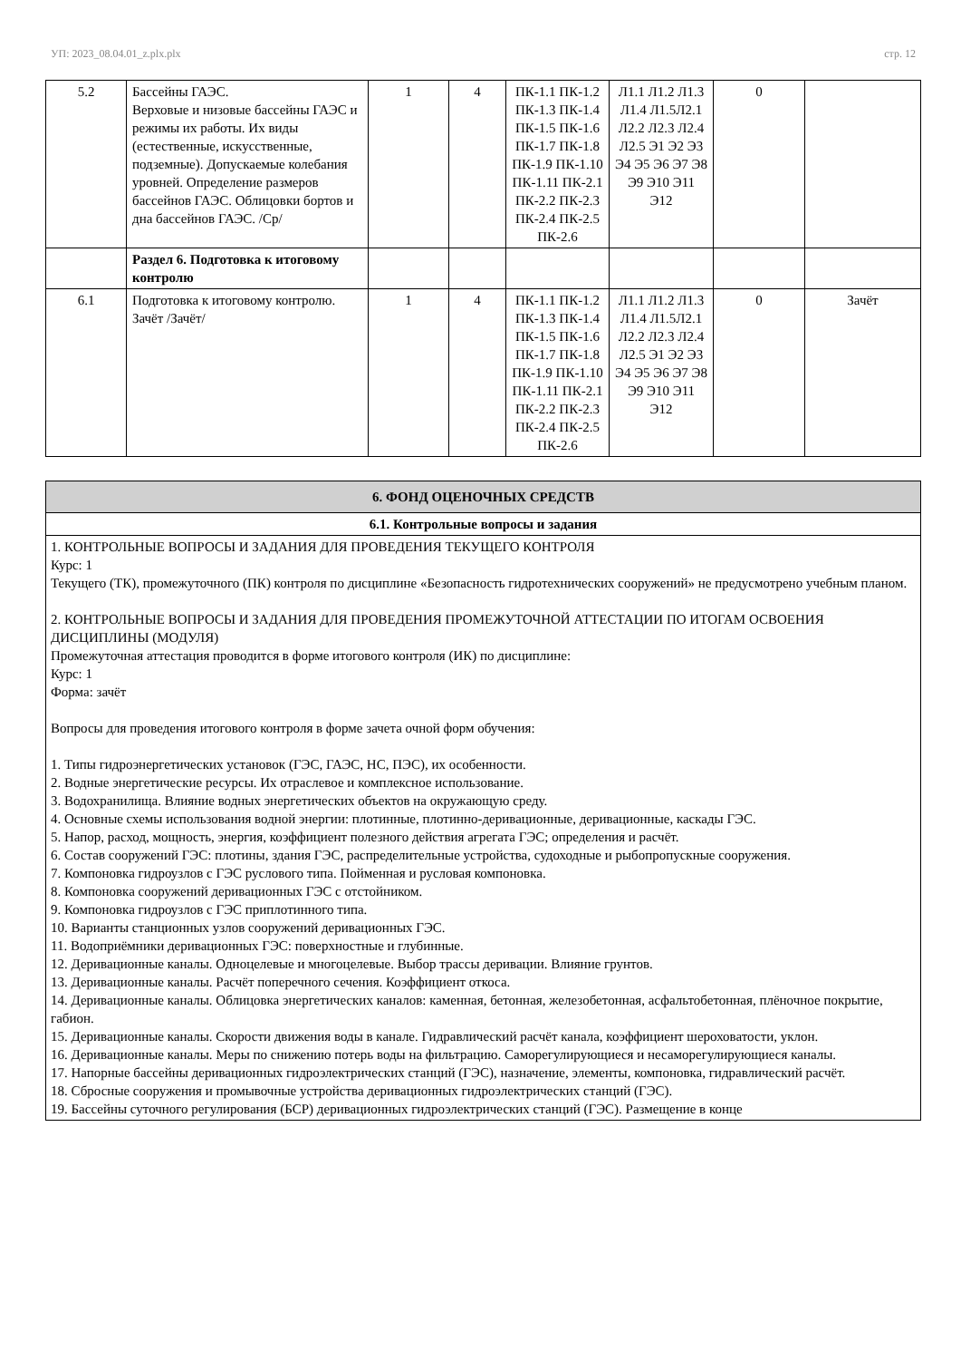УП: 2023_08.04.01_z.plx.plx стр. 12
| 5.2 | Бассейны ГАЭС. Верховые и низовые бассейны ГАЭС и режимы их работы. Их виды (естественные, искусственные, подземные). Допускаемые колебания уровней. Определение размеров бассейнов ГАЭС. Облицовки бортов и дна бассейнов ГАЭС. /Ср/ | 1 | 4 | ПК-1.1 ПК-1.2 ПК-1.3 ПК-1.4 ПК-1.5 ПК-1.6 ПК-1.7 ПК-1.8 ПК-1.9 ПК-1.10 ПК-1.11 ПК-2.1 ПК-2.2 ПК-2.3 ПК-2.4 ПК-2.5 ПК-2.6 | Л1.1 Л1.2 Л1.3 Л1.4 Л1.5Л2.1 Л2.2 Л2.3 Л2.4 Л2.5 Э1 Э2 Э3 Э4 Э5 Э6 Э7 Э8 Э9 Э10 Э11 Э12 | 0 | |
| | Раздел 6. Подготовка к итоговому контролю | | | | | | |
| 6.1 | Подготовка к итоговому контролю. Зачёт /Зачёт/ | 1 | 4 | ПК-1.1 ПК-1.2 ПК-1.3 ПК-1.4 ПК-1.5 ПК-1.6 ПК-1.7 ПК-1.8 ПК-1.9 ПК-1.10 ПК-1.11 ПК-2.1 ПК-2.2 ПК-2.3 ПК-2.4 ПК-2.5 ПК-2.6 | Л1.1 Л1.2 Л1.3 Л1.4 Л1.5Л2.1 Л2.2 Л2.3 Л2.4 Л2.5 Э1 Э2 Э3 Э4 Э5 Э6 Э7 Э8 Э9 Э10 Э11 Э12 | 0 | Зачёт |
| 6. ФОНД ОЦЕНОЧНЫХ СРЕДСТВ |
| 6.1. Контрольные вопросы и задания |
| 1. КОНТРОЛЬНЫЕ ВОПРОСЫ И ЗАДАНИЯ ДЛЯ ПРОВЕДЕНИЯ ТЕКУЩЕГО КОНТРОЛЯ Курс: 1 Текущего (ТК), промежуточного (ПК) контроля по дисциплине «Безопасность гидротехнических сооружений» не предусмотрено учебным планом. 2. КОНТРОЛЬНЫЕ ВОПРОСЫ И ЗАДАНИЯ ДЛЯ ПРОВЕДЕНИЯ ПРОМЕЖУТОЧНОЙ АТТЕСТАЦИИ ПО ИТОГАМ ОСВОЕНИЯ ДИСЦИПЛИНЫ (МОДУЛЯ) Промежуточная аттестация проводится в форме итогового контроля (ИК) по дисциплине: Курс: 1 Форма: зачёт Вопросы для проведения итогового контроля в форме зачета очной форм обучения: 1. Типы гидроэнергетических установок (ГЭС, ГАЭС, НС, ПЭС), их особенности. 2. Водные энергетические ресурсы. Их отраслевое и комплексное использование. 3. Водохранилища. Влияние водных энергетических объектов на окружающую среду. 4. Основные схемы использования водной энергии: плотинные, плотинно-деривационные, деривационные, каскады ГЭС. 5. Напор, расход, мощность, энергия, коэффициент полезного действия агрегата ГЭС; определения и расчёт. 6. Состав сооружений ГЭС: плотины, здания ГЭС, распределительные устройства, судоходные и рыбопропускные сооружения. 7. Компоновка гидроузлов с ГЭС руслового типа. Пойменная и русловая компоновка. 8. Компоновка сооружений деривационных ГЭС с отстойником. 9. Компоновка гидроузлов с ГЭС приплотинного типа. 10. Варианты станционных узлов сооружений деривационных ГЭС. 11. Водоприёмники деривационных ГЭС: поверхностные и глубинные. 12. Деривационные каналы. Одноцелевые и многоцелевые. Выбор трассы деривации. Влияние грунтов. 13. Деривационные каналы. Расчёт поперечного сечения. Коэффициент откоса. 14. Деривационные каналы. Облицовка энергетических каналов: каменная, бетонная, железобетонная, асфальтобетонная, плёночное покрытие, габион. 15. Деривационные каналы. Скорости движения воды в канале. Гидравлический расчёт канала, коэффициент шероховатости, уклон. 16. Деривационные каналы. Меры по снижению потерь воды на фильтрацию. Саморегулирующиеся и несаморегулирующиеся каналы. 17. Напорные бассейны деривационных гидроэлектрических станций (ГЭС), назначение, элементы, компоновка, гидравлический расчёт. 18. Сбросные сооружения и промывочные устройства деривационных гидроэлектрических станций (ГЭС). 19. Бассейны суточного регулирования (БСР) деривационных гидроэлектрических станций (ГЭС). Размещение в конце |